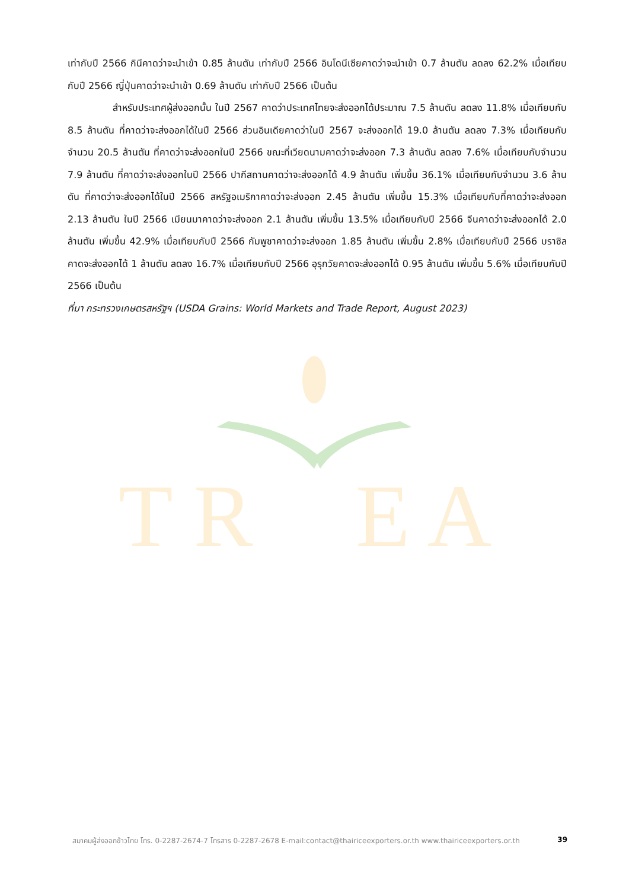T R
E A
เท่ากับปี 2566 กินีคาดว่าจะนำเข้า 0.85 ล้านตัน เท่ากับปี 2566 อินโดนีเซียคาดว่าจะนำเข้า 0.7 ล้านตัน ลดลง 62.2% เมื่อเทียบกับปี 2566 ญี่ปุ่นคาดว่าจะนำเข้า 0.69 ล้านตัน เท่ากับปี 2566 เป็นต้น
สำหรับประเทศผู้ส่งออกนั้น ในปี 2567 คาดว่าประเทศไทยจะส่งออกได้ประมาณ 7.5 ล้านตัน ลดลง 11.8% เมื่อเทียบกับ 8.5 ล้านตัน ที่คาดว่าจะส่งออกได้ในปี 2566 ส่วนอินเดียคาดว่าในปี 2567 จะส่งออกได้ 19.0 ล้านตัน ลดลง 7.3% เมื่อเทียบกับจำนวน 20.5 ล้านตัน ที่คาดว่าจะส่งออกในปี 2566 ขณะที่เวียดนามคาดว่าจะส่งออก 7.3 ล้านตัน ลดลง 7.6% เมื่อเทียบกับจำนวน 7.9 ล้านตัน ที่คาดว่าจะส่งออกในปี 2566 ปากีสถานคาดว่าจะส่งออกได้ 4.9 ล้านตัน เพิ่มขึ้น 36.1% เมื่อเทียบกับจำนวน 3.6 ล้านตัน ที่คาดว่าจะส่งออกได้ในปี 2566 สหรัฐอเมริกาคาดว่าจะส่งออก 2.45 ล้านตัน เพิ่มขึ้น 15.3% เมื่อเทียบกับที่คาดว่าจะส่งออก 2.13 ล้านตัน ในปี 2566 เมียนมาคาดว่าจะส่งออก 2.1 ล้านตัน เพิ่มขึ้น 13.5% เมื่อเทียบกับปี 2566 จีนคาดว่าจะส่งออกได้ 2.0 ล้านตัน เพิ่มขึ้น 42.9% เมื่อเทียบกับปี 2566 กัมพูชาคาดว่าจะส่งออก 1.85 ล้านตัน เพิ่มขึ้น 2.8% เมื่อเทียบกับปี 2566 บราซิลคาดจะส่งออกได้ 1 ล้านตัน ลดลง 16.7% เมื่อเทียบกับปี 2566 อุรุกวัยคาดจะส่งออกได้ 0.95 ล้านตัน เพิ่มขึ้น 5.6% เมื่อเทียบกับปี 2566 เป็นต้น
ที่มา กระทรวงเกษตรสหรัฐฯ (USDA Grains: World Markets and Trade Report, August 2023)
สมาคมผู้ส่งออกข้าวไทย โทร. 0-2287-2674-7 โทรสาร 0-2287-2678 E-mail:contact@thairiceexporters.or.th www.thairiceexporters.or.th 39